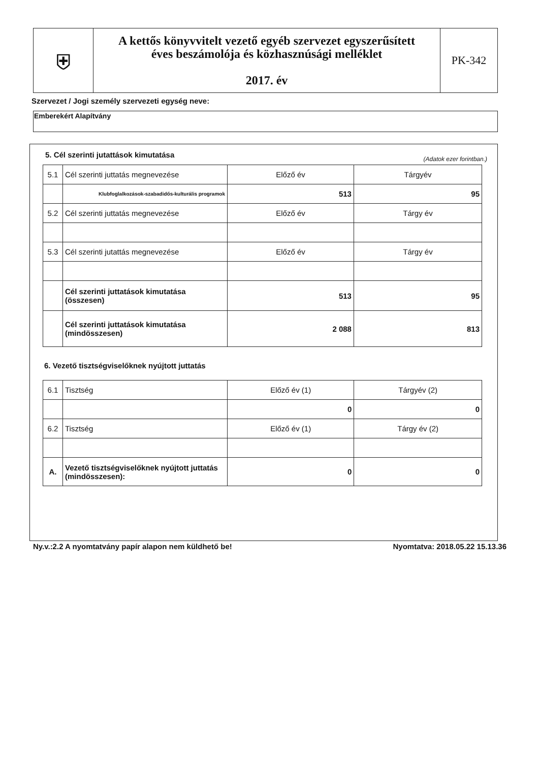| ⛨ | A kettős könyvvitelt vezető egyéb szervezet egyszerűsített éves beszámolója és közhasznúsági melléklet 2017. év | PK-342 |
Szervezet / Jogi személy szervezeti egység neve:
Emberekért Alapítvány
5. Cél szerinti jutattások kimutatása
(Adatok ezer forintban.)
| 5.1 | Cél szerinti juttatás megnevezése | Előző év | Tárgyév |
| | Klubfoglalkozások-szabadidős-kulturális programok | 513 | 95 |
| 5.2 | Cél szerinti juttatás megnevezése | Előző év | Tárgy év |
| 5.3 | Cél szerinti jutattás megnevezése | Előző év | Tárgy év |
| | Cél szerinti juttatások kimutatása (összesen) | 513 | 95 |
| | Cél szerinti juttatások kimutatása (mindösszesen) | 2 088 | 813 |
6. Vezető tisztségviselőknek nyújtott juttatás
| 6.1 | Tisztség | Előző év (1) | Tárgyév (2) |
| | | 0 | 0 |
| 6.2 | Tisztség | Előző év (1) | Tárgy év (2) |
| A. | Vezető tisztségviselőknek nyújtott juttatás (mindösszesen): | 0 | 0 |
Ny.v.:2.2 A nyomtatvány papír alapon nem küldhető be! Nyomtatva: 2018.05.22 15.13.36